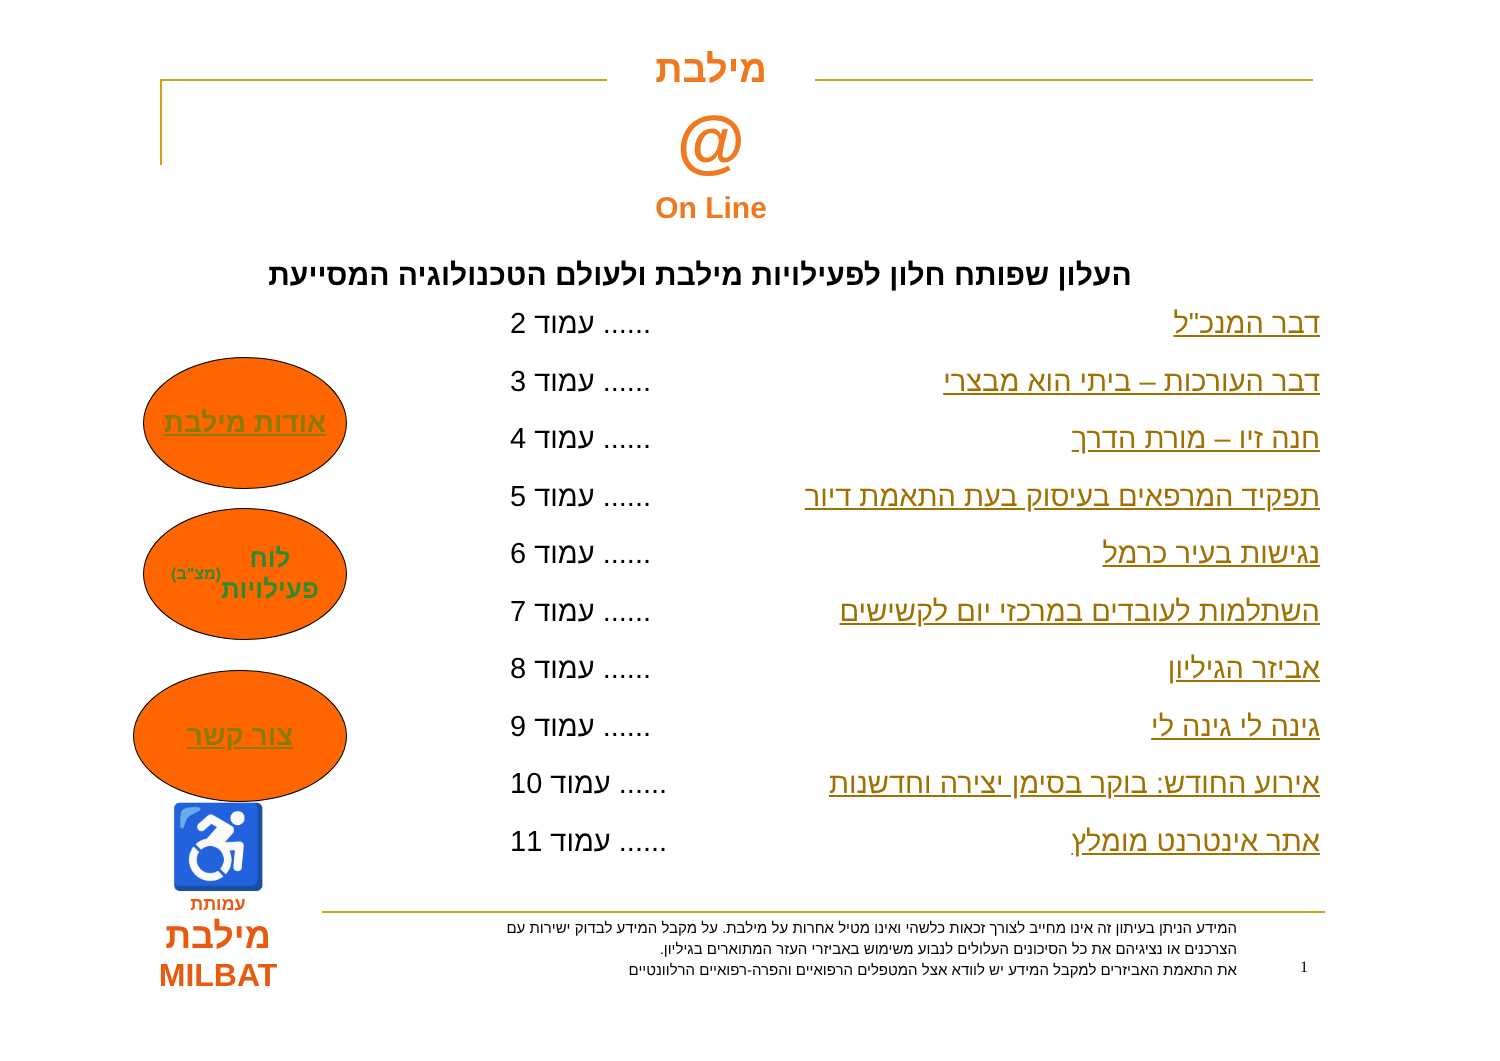מילבת
@
On Line
העלון שפותח חלון לפעילויות מילבת ולעולם הטכנולוגיה המסייעת
דבר המנכ"ל...... עמוד 2
דבר העורכות – ביתי הוא מבצרי...... עמוד 3
חנה זיו – מורת הדרך...... עמוד 4
תפקיד המרפאים בעיסוק בעת התאמת דיור...... עמוד 5
נגישות בעיר כרמל...... עמוד 6
השתלמות לעובדים במרכזי יום לקשישים...... עמוד 7
אביזר הגיליון...... עמוד 8
גינה לי גינה לי...... עמוד 9
אירוע החודש: בוקר בסימן יצירה וחדשנות...... עמוד 10
אתר אינטרנט מומלץ...... עמוד 11
אודות מילבת
לוח
פעילויות
(מצ"ב)
צור קשר
♿
עמותת
מילבת
MILBAT
המידע הניתן בעיתון זה אינו מחייב לצורך זכאות כלשהי ואינו מטיל אחרות על מילבת. על מקבל המידע לבדוק ישירות עם הצרכנים או נציגיהם את כל הסיכונים העלולים לנבוע משימוש באביזרי העזר המתוארים בגיליון.
את התאמת האביזרים למקבל המידע יש לוודא אצל המטפלים הרפואיים והפרה-רפואיים הרלוונטיים
1